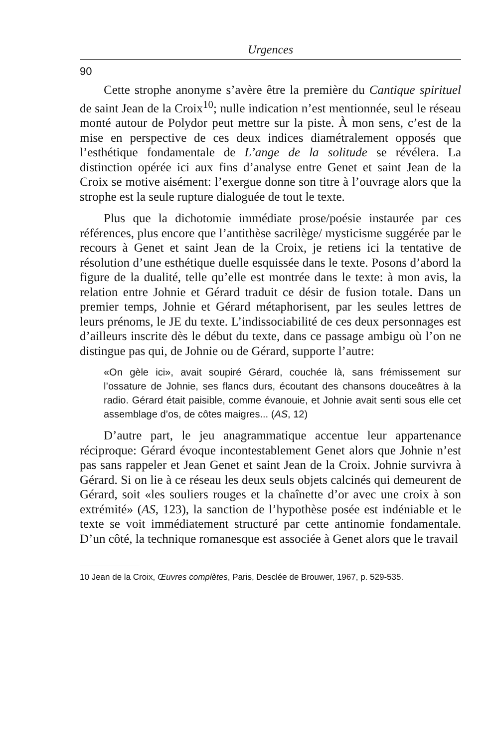Urgences
90
Cette strophe anonyme s’avère être la première du Cantique spirituel de saint Jean de la Croix<sup>10</sup>; nulle indication n’est mentionnée, seul le réseau monté autour de Polydor peut mettre sur la piste. À mon sens, c’est de la mise en perspective de ces deux indices diamétralement opposés que l’esthétique fondamentale de L’ange de la solitude se révélera. La distinction opérée ici aux fins d’analyse entre Genet et saint Jean de la Croix se motive aisément: l’exergue donne son titre à l’ouvrage alors que la strophe est la seule rupture dialoguée de tout le texte.
Plus que la dichotomie immédiate prose/poésie instaurée par ces références, plus encore que l’antithèse sacrilège/ mysticisme suggérée par le recours à Genet et saint Jean de la Croix, je retiens ici la tentative de résolution d’une esthétique duelle esquissée dans le texte. Posons d’abord la figure de la dualité, telle qu’elle est montrée dans le texte: à mon avis, la relation entre Johnie et Gérard traduit ce désir de fusion totale. Dans un premier temps, Johnie et Gérard métaphorisent, par les seules lettres de leurs prénoms, le JE du texte. L’indissociabilité de ces deux personnages est d’ailleurs inscrite dès le début du texte, dans ce passage ambigu où l’on ne distingue pas qui, de Johnie ou de Gérard, supporte l’autre:
«On gèle ici», avait soupiré Gérard, couchée là, sans frémissement sur l’ossature de Johnie, ses flancs durs, écoutant des chansons douceâtres à la radio. Gérard était paisible, comme évanouie, et Johnie avait senti sous elle cet assemblage d’os, de côtes maigres... (AS, 12)
D’autre part, le jeu anagrammatique accentue leur appartenance réciproque: Gérard évoque incontestablement Genet alors que Johnie n’est pas sans rappeler et Jean Genet et saint Jean de la Croix. Johnie survivra à Gérard. Si on lie à ce réseau les deux seuls objets calcinés qui demeurent de Gérard, soit «les souliers rouges et la chaînette d’or avec une croix à son extrémité» (AS, 123), la sanction de l’hypothèse posée est indéniable et le texte se voit immédiatement structuré par cette antinomie fondamentale. D’un côté, la technique romanesque est associée à Genet alors que le travail
10 Jean de la Croix, Œuvres complètes, Paris, Desclée de Brouwer, 1967, p. 529-535.